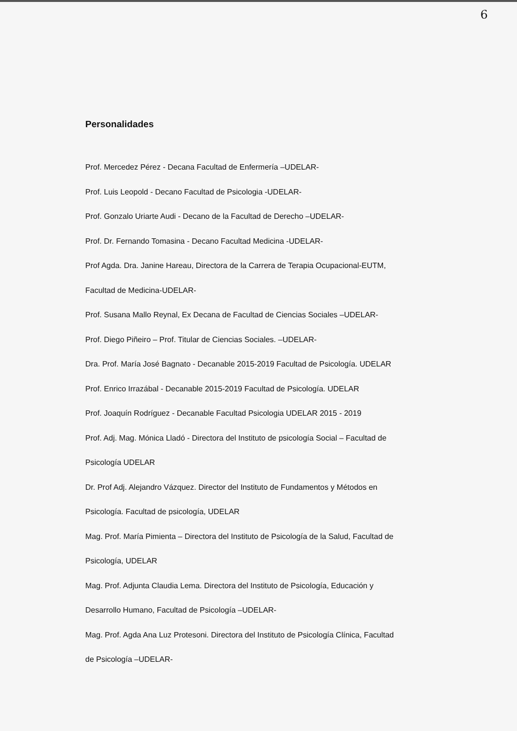6
Personalidades
Prof. Mercedez Pérez - Decana Facultad de Enfermería –UDELAR-
Prof. Luis Leopold - Decano Facultad de Psicologia -UDELAR-
Prof. Gonzalo Uriarte Audi - Decano de la Facultad de Derecho –UDELAR-
Prof. Dr. Fernando Tomasina - Decano Facultad Medicina -UDELAR-
Prof Agda. Dra. Janine Hareau, Directora de la Carrera de Terapia Ocupacional-EUTM,
Facultad de Medicina-UDELAR-
Prof. Susana Mallo Reynal, Ex Decana de Facultad de Ciencias Sociales –UDELAR-
Prof. Diego Piñeiro – Prof. Titular de Ciencias Sociales. –UDELAR-
Dra. Prof. María José Bagnato - Decanable 2015-2019 Facultad de Psicología. UDELAR
Prof. Enrico Irrazábal - Decanable 2015-2019 Facultad de Psicología. UDELAR
Prof. Joaquín Rodríguez - Decanable Facultad Psicologia UDELAR 2015 - 2019
Prof. Adj. Mag. Mónica Lladó - Directora del Instituto de psicología Social – Facultad de
Psicología UDELAR
Dr. Prof Adj. Alejandro Vázquez. Director del Instituto de Fundamentos y Métodos en
Psicología. Facultad de psicología, UDELAR
Mag. Prof. María Pimienta – Directora del Instituto de Psicología de la Salud, Facultad de
Psicología, UDELAR
Mag. Prof. Adjunta Claudia Lema. Directora del Instituto de Psicología, Educación y
Desarrollo Humano, Facultad de Psicología –UDELAR-
Mag. Prof. Agda Ana Luz Protesoni. Directora del Instituto de Psicología Clínica, Facultad
de Psicología –UDELAR-